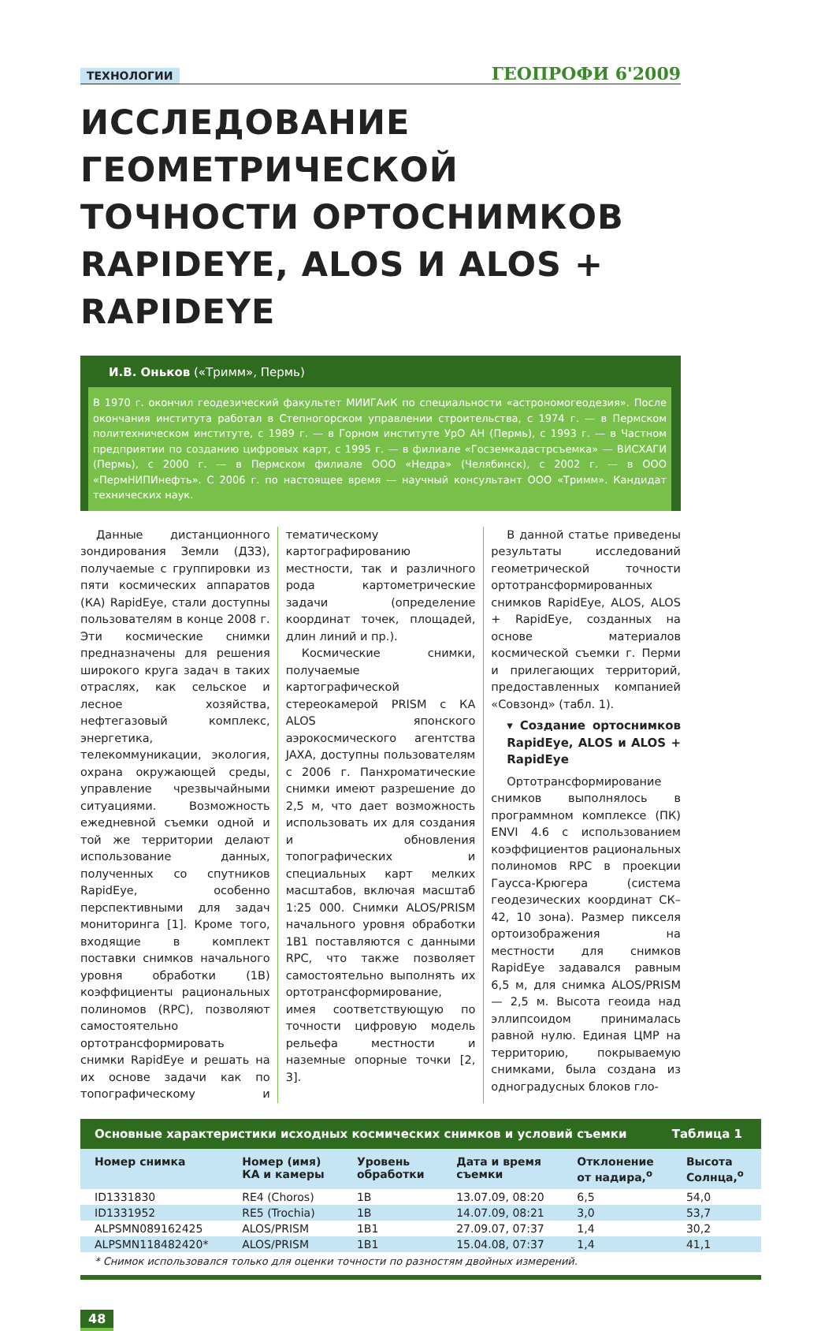ТЕХНОЛОГИИ
ГЕОПРОФИ 6'2009
ИССЛЕДОВАНИЕ ГЕОМЕТРИЧЕСКОЙ ТОЧНОСТИ ОРТОСНИМКОВ RAPIDEYE, ALOS И ALOS + RAPIDEYE
И.В. Оньков («Тримм», Пермь)
В 1970 г. окончил геодезический факультет МИИГАиК по специальности «астрономогеодезия». После окончания института работал в Степногорском управлении строительства, с 1974 г. — в Пермском политехническом институте, с 1989 г. — в Горном институте УрО АН (Пермь), с 1993 г. — в Частном предприятии по созданию цифровых карт, с 1995 г. — в филиале «Госземкадастрсъемка» — ВИСХАГИ (Пермь), с 2000 г. — в Пермском филиале ООО «Недра» (Челябинск), с 2002 г. — в ООО «ПермНИПИнефть». С 2006 г. по настоящее время — научный консультант ООО «Тримм». Кандидат технических наук.
Данные дистанционного зондирования Земли (ДЗЗ), получаемые с группировки из пяти космических аппаратов (КА) RapidEye, стали доступны пользователям в конце 2008 г. Эти космические снимки предназначены для решения широкого круга задач в таких отраслях, как сельское и лесное хозяйства, нефтегазовый комплекс, энергетика, телекоммуникации, экология, охрана окружающей среды, управление чрезвычайными ситуациями. Возможность ежедневной съемки одной и той же территории делают использование данных, полученных со спутников RapidEye, особенно перспективными для задач мониторинга [1]. Кроме того, входящие в комплект поставки снимков начального уровня обработки (1В) коэффициенты рациональных полиномов (RPC), позволяют самостоятельно ортотрансформировать снимки RapidEye и решать на их основе задачи как по топографическому и тематическому картографированию местности, так и различного рода картометрические задачи (определение координат точек, площадей, длин линий и пр.).
Космические снимки, получаемые картографической стереокамерой PRISM с КА ALOS японского аэрокосмического агентства JAXA, доступны пользователям с 2006 г. Панхроматические снимки имеют разрешение до 2,5 м, что дает возможность использовать их для создания и обновления топографических и специальных карт мелких масштабов, включая масштаб 1:25 000. Снимки ALOS/PRISM начального уровня обработки 1В1 поставляются с данными RPC, что также позволяет самостоятельно выполнять их ортотрансформирование, имея соответствующую по точности цифровую модель рельефа местности и наземные опорные точки [2, 3].
В данной статье приведены результаты исследований геометрической точности ортотрансформированных снимков RapidEye, ALOS, ALOS + RapidEye, созданных на основе материалов космической съемки г. Перми и прилегающих территорий, предоставленных компанией «Совзонд» (табл. 1).
▾ Создание ортоснимков RapidEye, ALOS и ALOS + RapidEye
Ортотрансформирование снимков выполнялось в программном комплексе (ПК) ENVI 4.6 с использованием коэффициентов рациональных полиномов RPC в проекции Гаусса-Крюгера (система геодезических координат СК–42, 10 зона). Размер пикселя ортоизображения на местности для снимков RapidEye задавался равным 6,5 м, для снимка ALOS/PRISM — 2,5 м. Высота геоида над эллипсоидом принималась равной нулю. Единая ЦМР на территорию, покрываемую снимками, была создана из одноградусных блоков гло-
Основные характеристики исходных космических снимков и условий съемки Таблица 1
| Номер снимка | Номер (имя) КА и камеры | Уровень обработки | Дата и время съемки | Отклонение от надира,<sup>o</sup> | Высота Солнца,<sup>o</sup> |
| --- | --- | --- | --- | --- | --- |
| ID1331830 | RE4 (Choros) | 1B | 13.07.09, 08:20 | 6,5 | 54,0 |
| ID1331952 | RE5 (Trochia) | 1B | 14.07.09, 08:21 | 3,0 | 53,7 |
| ALPSMN089162425 | ALOS/PRISM | 1B1 | 27.09.07, 07:37 | 1,4 | 30,2 |
| ALPSMN118482420* | ALOS/PRISM | 1B1 | 15.04.08, 07:37 | 1,4 | 41,1 |
* Снимок использовался только для оценки точности по разностям двойных измерений.
48